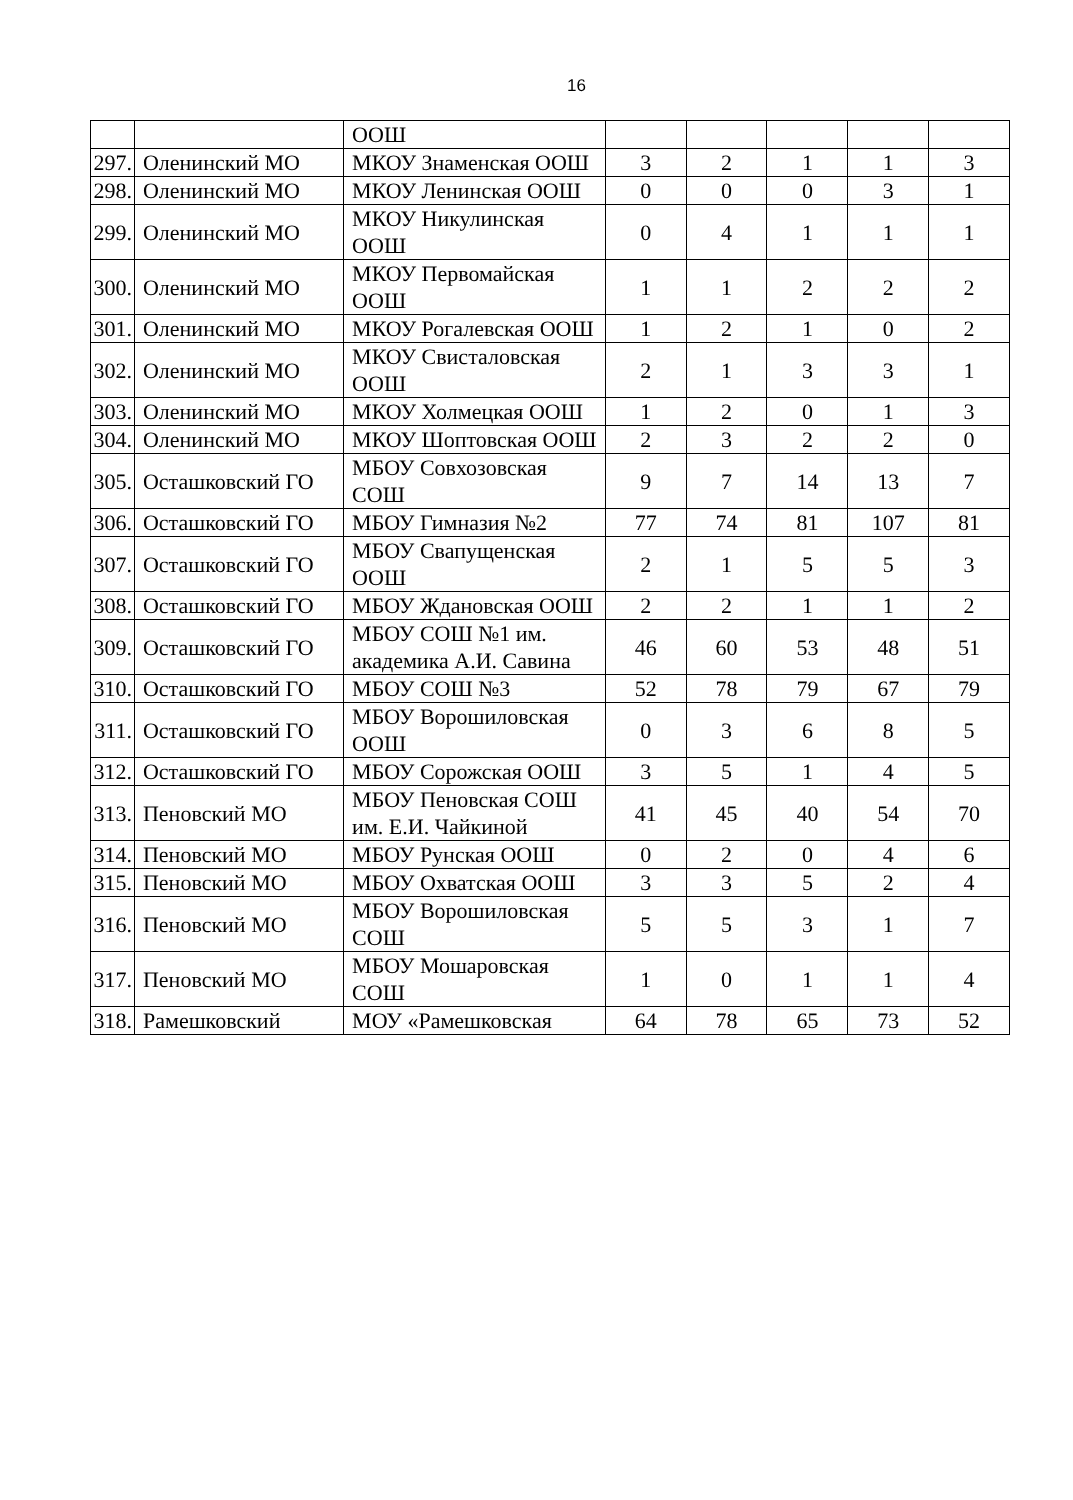16
| | | ООШ | | | | | |
| 297. | Оленинский МО | МКОУ Знаменская ООШ | 3 | 2 | 1 | 1 | 3 |
| 298. | Оленинский МО | МКОУ Ленинская ООШ | 0 | 0 | 0 | 3 | 1 |
| 299. | Оленинский МО | МКОУ Никулинская ООШ | 0 | 4 | 1 | 1 | 1 |
| 300. | Оленинский МО | МКОУ Первомайская ООШ | 1 | 1 | 2 | 2 | 2 |
| 301. | Оленинский МО | МКОУ Рогалевская ООШ | 1 | 2 | 1 | 0 | 2 |
| 302. | Оленинский МО | МКОУ Свисталовская ООШ | 2 | 1 | 3 | 3 | 1 |
| 303. | Оленинский МО | МКОУ Холмецкая ООШ | 1 | 2 | 0 | 1 | 3 |
| 304. | Оленинский МО | МКОУ Шоптовская ООШ | 2 | 3 | 2 | 2 | 0 |
| 305. | Осташковский ГО | МБОУ Совхозовская СОШ | 9 | 7 | 14 | 13 | 7 |
| 306. | Осташковский ГО | МБОУ Гимназия №2 | 77 | 74 | 81 | 107 | 81 |
| 307. | Осташковский ГО | МБОУ Свапущенская ООШ | 2 | 1 | 5 | 5 | 3 |
| 308. | Осташковский ГО | МБОУ Ждановская ООШ | 2 | 2 | 1 | 1 | 2 |
| 309. | Осташковский ГО | МБОУ СОШ №1 им. академика А.И. Савина | 46 | 60 | 53 | 48 | 51 |
| 310. | Осташковский ГО | МБОУ СОШ №3 | 52 | 78 | 79 | 67 | 79 |
| 311. | Осташковский ГО | МБОУ Ворошиловская ООШ | 0 | 3 | 6 | 8 | 5 |
| 312. | Осташковский ГО | МБОУ Сорожская ООШ | 3 | 5 | 1 | 4 | 5 |
| 313. | Пеновский МО | МБОУ Пеновская СОШ им. Е.И. Чайкиной | 41 | 45 | 40 | 54 | 70 |
| 314. | Пеновский МО | МБОУ Рунская ООШ | 0 | 2 | 0 | 4 | 6 |
| 315. | Пеновский МО | МБОУ Охватская ООШ | 3 | 3 | 5 | 2 | 4 |
| 316. | Пеновский МО | МБОУ Ворошиловская СОШ | 5 | 5 | 3 | 1 | 7 |
| 317. | Пеновский МО | МБОУ Мошаровская СОШ | 1 | 0 | 1 | 1 | 4 |
| 318. | Рамешковский | МОУ «Рамешковская | 64 | 78 | 65 | 73 | 52 |